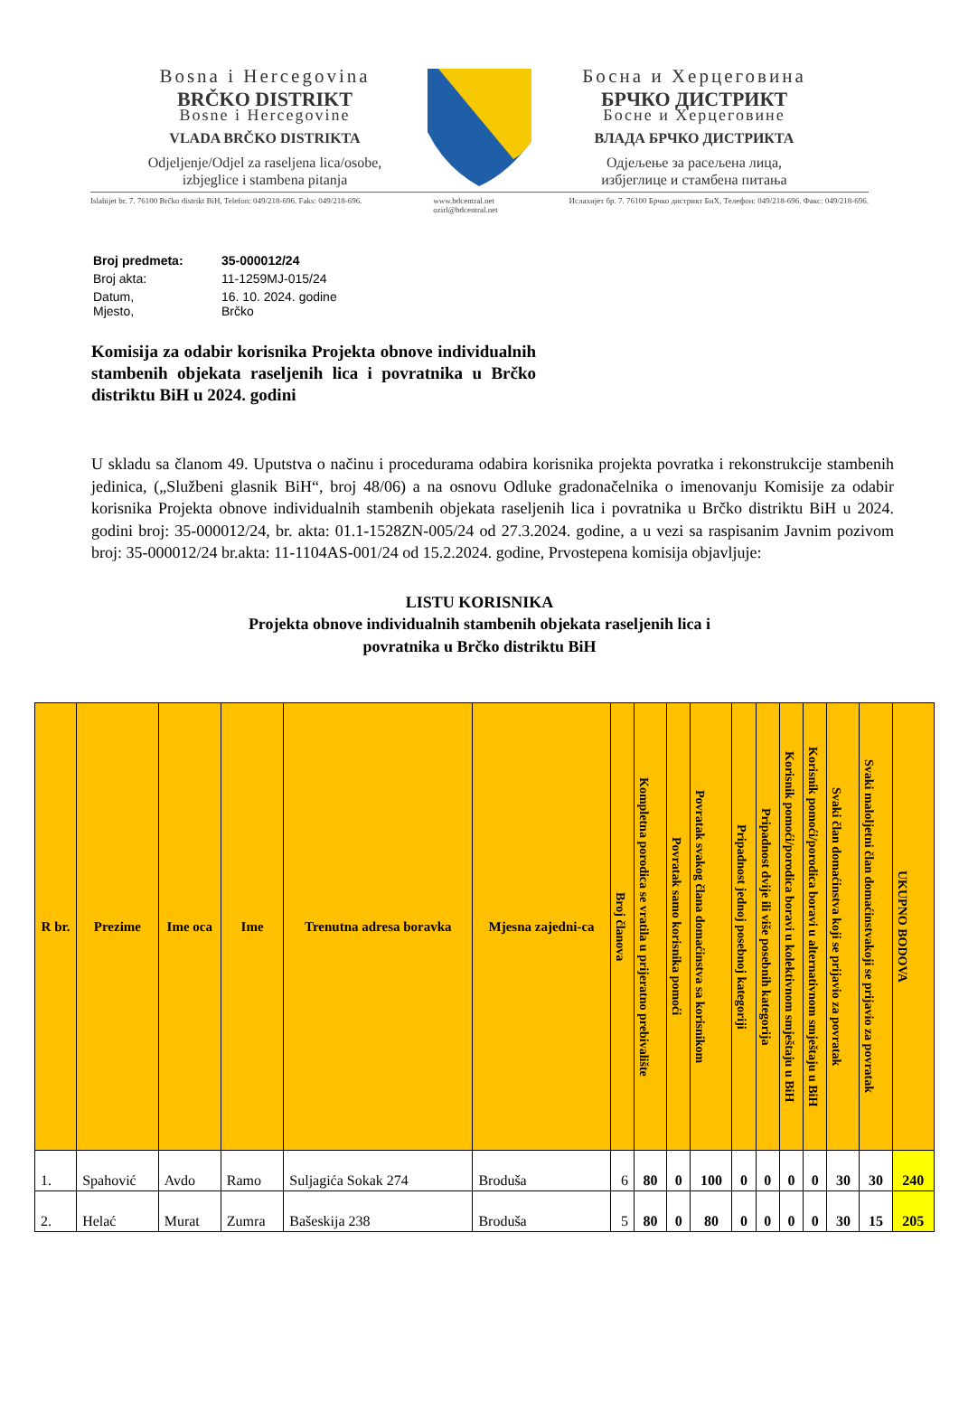Bosna i Hercegovina
BRČKO DISTRIKT
Bosne i Hercegovine
VLADA BRČKO DISTRIKTA
Odjeljenje/Odjel za raseljena lica/osobe,
izbjeglice i stambena pitanja
Босна и Херцеговина
БРЧКО ДИСТРИКТ
Босне и Херцеговине
ВЛАДА БРЧКО ДИСТРИКТА
Одјељење за расељена лица,
избјеглице и стамбена питања
Islahijet br. 7. 76100 Brčko distrikt BiH, Telefon: 049/218-696. Faks: 049/218-696. www.bdcentral.net
ozirl@bdcentral.net Ислахијет бр. 7. 76100 Брчко дистрикт БиХ, Телефон: 049/218-696. Факс: 049/218-696.
| Broj predmeta: | 35-000012/24 |
| Broj akta: | 11-1259MJ-015/24 |
| Datum, Mjesto, | 16. 10. 2024. godine Brčko |
Komisija za odabir korisnika Projekta obnove individualnih stambenih objekata raseljenih lica i povratnika u Brčko distriktu BiH u 2024. godini
U skladu sa članom 49. Uputstva o načinu i procedurama odabira korisnika projekta povratka i rekonstrukcije stambenih jedinica, („Službeni glasnik BiH“, broj 48/06) a na osnovu Odluke gradonačelnika o imenovanju Komisije za odabir korisnika Projekta obnove individualnih stambenih objekata raseljenih lica i povratnika u Brčko distriktu BiH u 2024. godini broj: 35-000012/24, br. akta: 01.1-1528ZN-005/24 od 27.3.2024. godine, a u vezi sa raspisanim Javnim pozivom broj: 35-000012/24 br.akta: 11-1104AS-001/24 od 15.2.2024. godine, Prvostepena komisija objavljuje:
LISTU KORISNIKA
Projekta obnove individualnih stambenih objekata raseljenih lica i
povratnika u Brčko distriktu BiH
| R br. | Prezime | Ime oca | Ime | Trenutna adresa boravka | Mjesna zajedni-ca | Broj članova | Kompletna porodica se vratila u prijeratno prebivalište | Povratak samo korisnika pomoći | Povratak svakog člana domaćinstva sa korisnikom | Pripadnost jednoj posebnoj kategoriji | Pripadnost dvije ili više posebnih kategorija | Korisnik pomoći/porodica boravi u kolektivnom smještaju u BiH | Korisnik pomoći/porodica boravi u alternativnom smještaju u BiH | Svaki član domaćinstva koji se prijavio za povratak | Svaki maloljetni član domaćinstvakoji se prijavio za povratak | UKUPNO BODOVA |
| --- | --- | --- | --- | --- | --- | --- | --- | --- | --- | --- | --- | --- | --- | --- | --- | --- |
| 1. | Spahović | Avdo | Ramo | Suljagića Sokak 274 | Broduša | 6 | 80 | 0 | 100 | 0 | 0 | 0 | 0 | 30 | 30 | 240 |
| 2. | Helać | Murat | Zumra | Bašeskija 238 | Broduša | 5 | 80 | 0 | 80 | 0 | 0 | 0 | 0 | 30 | 15 | 205 |